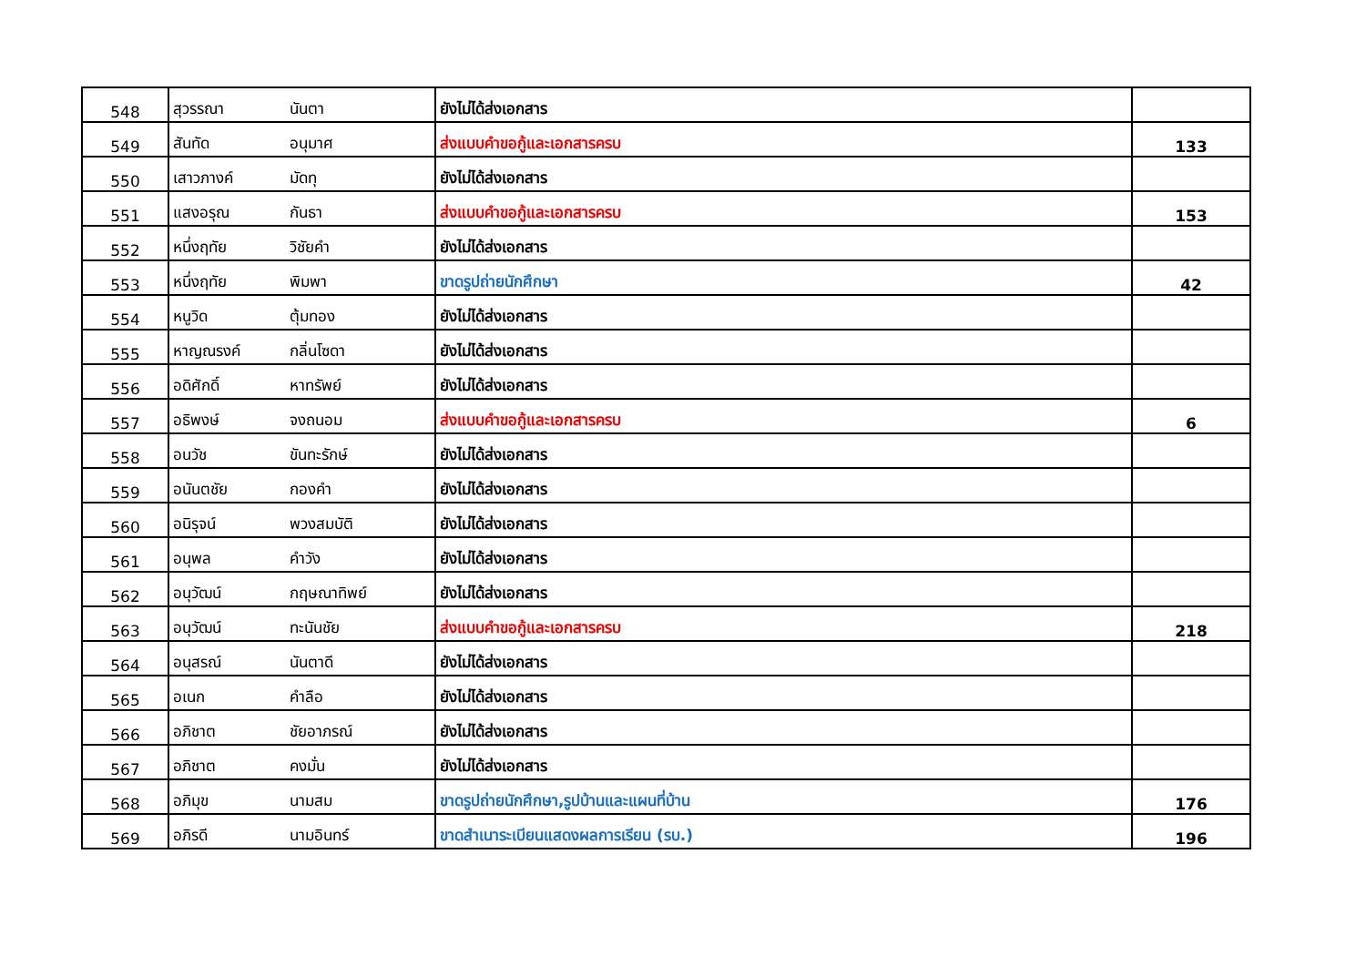| 548 | สุวรรณา | นันตา | ยังไม่ได้ส่งเอกสาร | |
| 549 | สันทัด | อนุมาศ | ส่งแบบคำขอกู้และเอกสารครบ | 133 |
| 550 | เสาวภางค์ | มัดทุ | ยังไม่ได้ส่งเอกสาร | |
| 551 | แสงอรุณ | กันธา | ส่งแบบคำขอกู้และเอกสารครบ | 153 |
| 552 | หนึ่งฤทัย | วิชัยคำ | ยังไม่ได้ส่งเอกสาร | |
| 553 | หนึ่งฤทัย | พิมพา | ขาดรูปถ่ายนักศึกษา | 42 |
| 554 | หนูวิด | ตุ้มทอง | ยังไม่ได้ส่งเอกสาร | |
| 555 | หาญณรงค์ | กลิ่นโซดา | ยังไม่ได้ส่งเอกสาร | |
| 556 | อดิศักดิ์ | หาทรัพย์ | ยังไม่ได้ส่งเอกสาร | |
| 557 | อธิพงษ์ | จงถนอม | ส่งแบบคำขอกู้และเอกสารครบ | 6 |
| 558 | อนวัช | ขันทะรักษ์ | ยังไม่ได้ส่งเอกสาร | |
| 559 | อนันตชัย | กองคำ | ยังไม่ได้ส่งเอกสาร | |
| 560 | อนิรุจน์ | พวงสมบัติ | ยังไม่ได้ส่งเอกสาร | |
| 561 | อนุพล | คำวัง | ยังไม่ได้ส่งเอกสาร | |
| 562 | อนุวัฒน์ | กฤษณาทิพย์ | ยังไม่ได้ส่งเอกสาร | |
| 563 | อนุวัฒน์ | ทะนันชัย | ส่งแบบคำขอกู้และเอกสารครบ | 218 |
| 564 | อนุสรณ์ | นันตาดี | ยังไม่ได้ส่งเอกสาร | |
| 565 | อเนก | คำลือ | ยังไม่ได้ส่งเอกสาร | |
| 566 | อภิชาต | ชัยอาภรณ์ | ยังไม่ได้ส่งเอกสาร | |
| 567 | อภิชาต | คงมั่น | ยังไม่ได้ส่งเอกสาร | |
| 568 | อภิมุข | นามสม | ขาดรูปถ่ายนักศึกษา,รูปบ้านและแผนที่บ้าน | 176 |
| 569 | อภิรดี | นามอินทร์ | ขาดสำเนาระเบียนแสดงผลการเรียน (รบ.) | 196 |